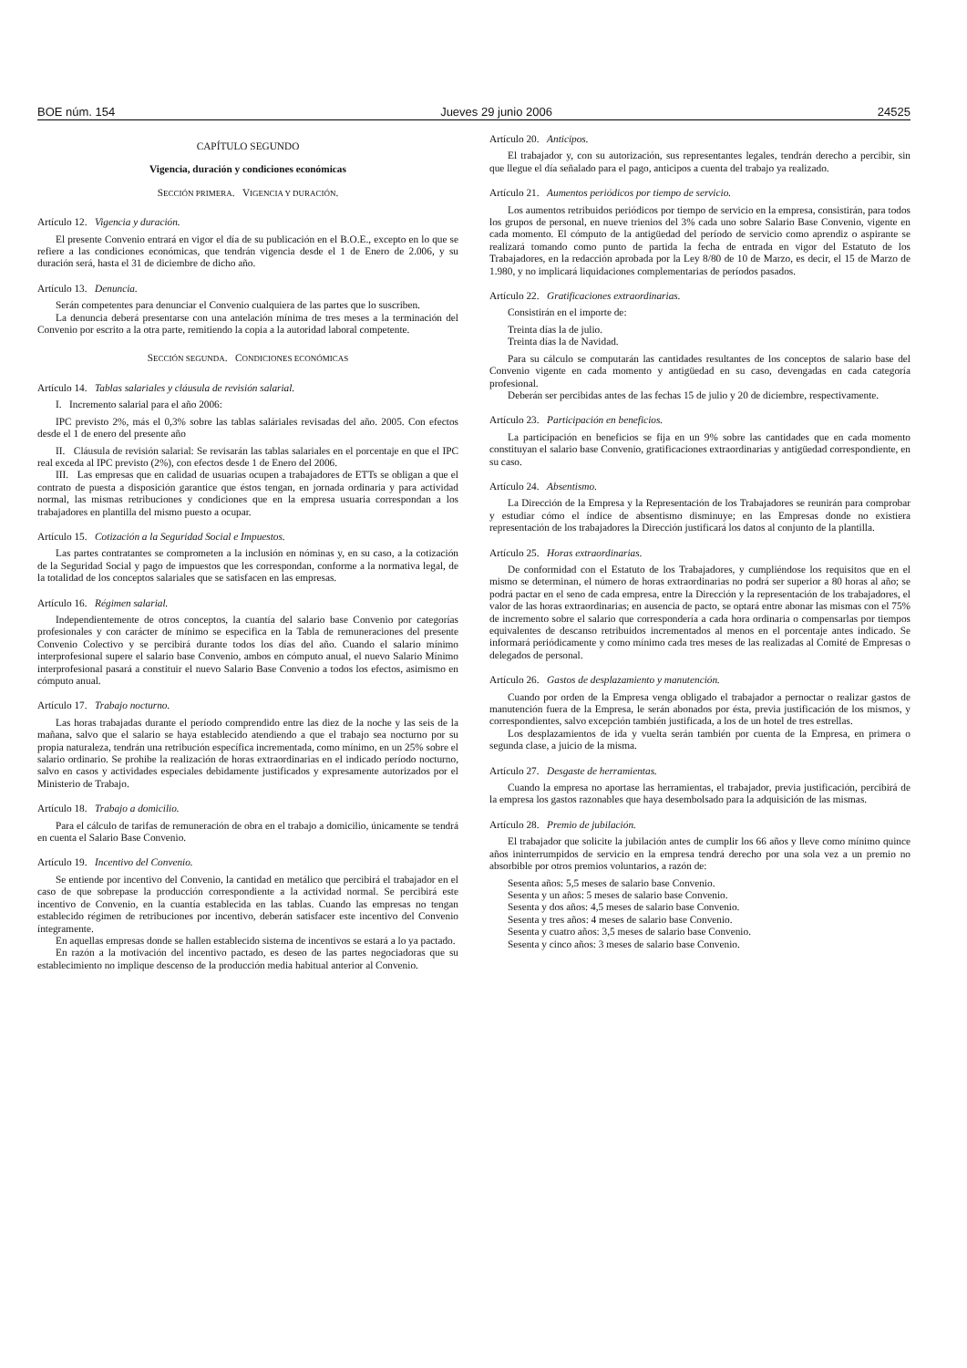BOE núm. 154 Jueves 29 junio 2006 24525
CAPÍTULO SEGUNDO
Vigencia, duración y condiciones económicas
SECCIÓN PRIMERA. VIGENCIA Y DURACIÓN.
Artículo 12. Vigencia y duración.
El presente Convenio entrará en vigor el día de su publicación en el B.O.E., excepto en lo que se refiere a las condiciones económicas, que tendrán vigencia desde el 1 de Enero de 2.006, y su duración será, hasta el 31 de diciembre de dicho año.
Artículo 13. Denuncia.
Serán competentes para denunciar el Convenio cualquiera de las partes que lo suscriben.
La denuncia deberá presentarse con una antelación mínima de tres meses a la terminación del Convenio por escrito a la otra parte, remitiendo la copia a la autoridad laboral competente.
SECCIÓN SEGUNDA. CONDICIONES ECONÓMICAS
Artículo 14. Tablas salariales y cláusula de revisión salarial.
I. Incremento salarial para el año 2006:
IPC previsto 2%, más el 0,3% sobre las tablas saláriales revisadas del año. 2005. Con efectos desde el 1 de enero del presente año
II. Cláusula de revisión salarial: Se revisarán las tablas salariales en el porcentaje en que el IPC real exceda al IPC previsto (2%), con efectos desde 1 de Enero del 2006.
III. Las empresas que en calidad de usuarias ocupen a trabajadores de ETTs se obligan a que el contrato de puesta a disposición garantice que éstos tengan, en jornada ordinaria y para actividad normal, las mismas retribuciones y condiciones que en la empresa usuaria correspondan a los trabajadores en plantilla del mismo puesto a ocupar.
Artículo 15. Cotización a la Seguridad Social e Impuestos.
Las partes contratantes se comprometen a la inclusión en nóminas y, en su caso, a la cotización de la Seguridad Social y pago de impuestos que les correspondan, conforme a la normativa legal, de la totalidad de los conceptos salariales que se satisfacen en las empresas.
Artículo 16. Régimen salarial.
Independientemente de otros conceptos, la cuantía del salario base Convenio por categorías profesionales y con carácter de mínimo se especifica en la Tabla de remuneraciones del presente Convenio Colectivo y se percibirá durante todos los días del año. Cuando el salario mínimo interprofesional supere el salario base Convenio, ambos en cómputo anual, el nuevo Salario Mínimo interprofesional pasará a constituir el nuevo Salario Base Convenio a todos los efectos, asimismo en cómputo anual.
Artículo 17. Trabajo nocturno.
Las horas trabajadas durante el período comprendido entre las diez de la noche y las seis de la mañana, salvo que el salario se haya establecido atendiendo a que el trabajo sea nocturno por su propia naturaleza, tendrán una retribución específica incrementada, como mínimo, en un 25% sobre el salario ordinario. Se prohibe la realización de horas extraordinarias en el indicado período nocturno, salvo en casos y actividades especiales debidamente justificados y expresamente autorizados por el Ministerio de Trabajo.
Artículo 18. Trabajo a domicilio.
Para el cálculo de tarifas de remuneración de obra en el trabajo a domicilio, únicamente se tendrá en cuenta el Salario Base Convenio.
Artículo 19. Incentivo del Convenio.
Se entiende por incentivo del Convenio, la cantidad en metálico que percibirá el trabajador en el caso de que sobrepase la producción correspondiente a la actividad normal. Se percibirá este incentivo de Convenio, en la cuantía establecida en las tablas. Cuando las empresas no tengan establecido régimen de retribuciones por incentivo, deberán satisfacer este incentivo del Convenio íntegramente.
En aquellas empresas donde se hallen establecido sistema de incentivos se estará a lo ya pactado.
En razón a la motivación del incentivo pactado, es deseo de las partes negociadoras que su establecimiento no implique descenso de la producción media habitual anterior al Convenio.
Artículo 20. Anticipos.
El trabajador y, con su autorización, sus representantes legales, tendrán derecho a percibir, sin que llegue el día señalado para el pago, anticipos a cuenta del trabajo ya realizado.
Artículo 21. Aumentos periódicos por tiempo de servicio.
Los aumentos retribuidos periódicos por tiempo de servicio en la empresa, consistirán, para todos los grupos de personal, en nueve trienios del 3% cada uno sobre Salario Base Convenio, vigente en cada momento. El cómputo de la antigüedad del período de servicio como aprendiz o aspirante se realizará tomando como punto de partida la fecha de entrada en vigor del Estatuto de los Trabajadores, en la redacción aprobada por la Ley 8/80 de 10 de Marzo, es decir, el 15 de Marzo de 1.980, y no implicará liquidaciones complementarias de períodos pasados.
Artículo 22. Gratificaciones extraordinarias.
Consistirán en el importe de:
Treinta días la de julio.
Treinta días la de Navidad.
Para su cálculo se computarán las cantidades resultantes de los conceptos de salario base del Convenio vigente en cada momento y antigüedad en su caso, devengadas en cada categoría profesional.
Deberán ser percibidas antes de las fechas 15 de julio y 20 de diciembre, respectivamente.
Artículo 23. Participación en beneficios.
La participación en beneficios se fija en un 9% sobre las cantidades que en cada momento constituyan el salario base Convenio, gratificaciones extraordinarias y antigüedad correspondiente, en su caso.
Artículo 24. Absentismo.
La Dirección de la Empresa y la Representación de los Trabajadores se reunirán para comprobar y estudiar cómo el índice de absentismo disminuye; en las Empresas donde no existiera representación de los trabajadores la Dirección justificará los datos al conjunto de la plantilla.
Artículo 25. Horas extraordinarias.
De conformidad con el Estatuto de los Trabajadores, y cumpliéndose los requisitos que en el mismo se determinan, el número de horas extraordinarias no podrá ser superior a 80 horas al año; se podrá pactar en el seno de cada empresa, entre la Dirección y la representación de los trabajadores, el valor de las horas extraordinarias; en ausencia de pacto, se optará entre abonar las mismas con el 75% de incremento sobre el salario que correspondería a cada hora ordinaria o compensarlas por tiempos equivalentes de descanso retribuidos incrementados al menos en el porcentaje antes indicado. Se informará periódicamente y como mínimo cada tres meses de las realizadas al Comité de Empresas o delegados de personal.
Artículo 26. Gastos de desplazamiento y manutención.
Cuando por orden de la Empresa venga obligado el trabajador a pernoctar o realizar gastos de manutención fuera de la Empresa, le serán abonados por ésta, previa justificación de los mismos, y correspondientes, salvo excepción también justificada, a los de un hotel de tres estrellas.
Los desplazamientos de ida y vuelta serán también por cuenta de la Empresa, en primera o segunda clase, a juicio de la misma.
Artículo 27. Desgaste de herramientas.
Cuando la empresa no aportase las herramientas, el trabajador, previa justificación, percibirá de la empresa los gastos razonables que haya desembolsado para la adquisición de las mismas.
Artículo 28. Premio de jubilación.
El trabajador que solicite la jubilación antes de cumplir los 66 años y lleve como mínimo quince años ininterrumpidos de servicio en la empresa tendrá derecho por una sola vez a un premio no absorbible por otros premios voluntarios, a razón de:
Sesenta años: 5,5 meses de salario base Convenio.
Sesenta y un años: 5 meses de salario base Convenio.
Sesenta y dos años: 4,5 meses de salario base Convenio.
Sesenta y tres años: 4 meses de salario base Convenio.
Sesenta y cuatro años: 3,5 meses de salario base Convenio.
Sesenta y cinco años: 3 meses de salario base Convenio.